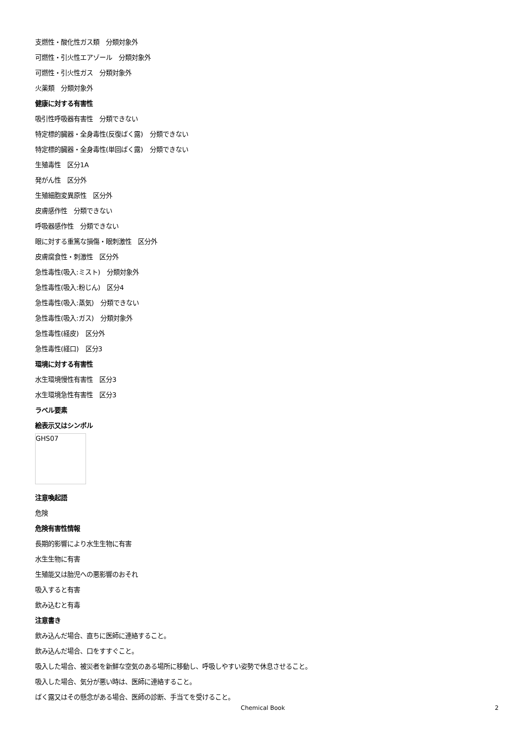支燃性・酸化性ガス類　分類対象外
可燃性・引火性エアゾール　分類対象外
可燃性・引火性ガス　分類対象外
火薬類　分類対象外
健康に対する有害性
吸引性呼吸器有害性　分類できない
特定標的臓器・全身毒性(反復ばく露)　分類できない
特定標的臓器・全身毒性(単回ばく露)　分類できない
生殖毒性　区分1A
発がん性　区分外
生殖細胞変異原性　区分外
皮膚感作性　分類できない
呼吸器感作性　分類できない
眼に対する重篤な損傷・眼刺激性　区分外
皮膚腐食性・刺激性　区分外
急性毒性(吸入:ミスト)　分類対象外
急性毒性(吸入:粉じん)　区分4
急性毒性(吸入:蒸気)　分類できない
急性毒性(吸入:ガス)　分類対象外
急性毒性(経皮)　区分外
急性毒性(経口)　区分3
環境に対する有害性
水生環境慢性有害性　区分3
水生環境急性有害性　区分3
ラベル要素
絵表示又はシンボル
GHS07
注意喚起語
危険
危険有害性情報
長期的影響により水生生物に有害
水生生物に有害
生殖能又は胎児への悪影響のおそれ
吸入すると有害
飲み込むと有毒
注意書き
飲み込んだ場合、直ちに医師に連絡すること。
飲み込んだ場合、口をすすぐこと。
吸入した場合、被災者を新鮮な空気のある場所に移動し、呼吸しやすい姿勢で休息させること。
吸入した場合、気分が悪い時は、医師に連絡すること。
ばく露又はその懸念がある場合、医師の診断、手当てを受けること。
Chemical Book 2